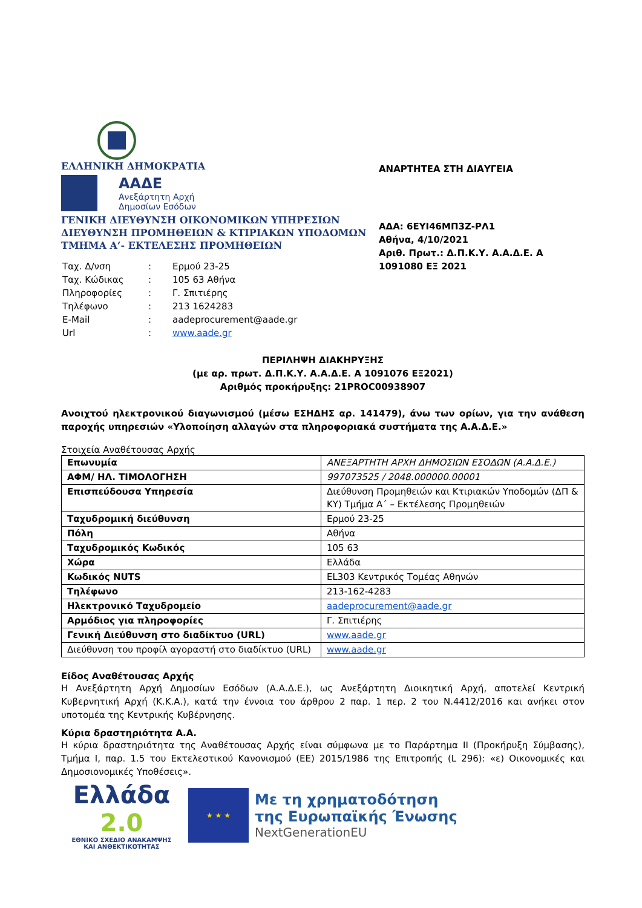ΕΛΛΗΝΙΚΗ ΔΗΜΟΚΡΑΤΙΑ
ΑΑΔΕ
Ανεξάρτητη Αρχή
Δημοσίων Εσόδων
ΓΕΝΙΚΗ ΔΙΕΥΘΥΝΣΗ ΟΙΚΟΝΟΜΙΚΩΝ ΥΠΗΡΕΣΙΩΝ
ΔΙΕΥΘΥΝΣΗ ΠΡΟΜΗΘΕΙΩΝ & ΚΤΙΡΙΑΚΩΝ ΥΠΟΔΟΜΩΝ
ΤΜΗΜΑ Α’- ΕΚΤΕΛΕΣΗΣ ΠΡΟΜΗΘΕΙΩΝ
| Ταχ. Δ/νση | : | Ερμού 23-25 |
| Ταχ. Κώδικας | : | 105 63 Αθήνα |
| Πληροφορίες | : | Γ. Σπιτιέρης |
| Τηλέφωνο | : | 213 1624283 |
| E-Mail | : | aadeprocurement@aade.gr |
| Url | : | www.aade.gr |
ΑΝΑΡΤΗΤΕΑ ΣΤΗ ΔΙΑΥΓΕΙΑ
ΑΔΑ: 6ΕΥΙ46ΜΠ3Ζ-ΡΛ1
Αθήνα, 4/10/2021
Αριθ. Πρωτ.: Δ.Π.Κ.Υ. Α.Α.Δ.Ε. Α 1091080 ΕΞ 2021
ΠΕΡΙΛΗΨΗ ΔΙΑΚΗΡΥΞΗΣ
(με αρ. πρωτ. Δ.Π.Κ.Υ. Α.Α.Δ.Ε. Α 1091076 ΕΞ2021)
Αριθμός προκήρυξης: 21PROC00938907
Ανοιχτού ηλεκτρονικού διαγωνισμού (μέσω ΕΣΗΔΗΣ αρ. 141479), άνω των ορίων, για την ανάθεση παροχής υπηρεσιών «Υλοποίηση αλλαγών στα πληροφοριακά συστήματα της Α.Α.Δ.Ε.»
Στοιχεία Αναθέτουσας Αρχής
| Επωνυμία | ΑΝΕΞΑΡΤΗΤΗ ΑΡΧΗ ΔΗΜΟΣΙΩΝ ΕΣΟΔΩΝ (Α.Α.Δ.Ε.) |
| ΑΦΜ/ ΗΛ. ΤΙΜΟΛΟΓΗΣΗ | 997073525 / 2048.000000.00001 |
| Επισπεύδουσα Υπηρεσία | Διεύθυνση Προμηθειών και Κτιριακών Υποδομών (ΔΠ & ΚΥ) Τμήμα Α΄ – Εκτέλεσης Προμηθειών |
| Ταχυδρομική διεύθυνση | Ερμού 23-25 |
| Πόλη | Αθήνα |
| Ταχυδρομικός Κωδικός | 105 63 |
| Χώρα | Ελλάδα |
| Κωδικός NUTS | EL303 Κεντρικός Τομέας Αθηνών |
| Τηλέφωνο | 213-162-4283 |
| Ηλεκτρονικό Ταχυδρομείο | aadeprocurement@aade.gr |
| Αρμόδιος για πληροφορίες | Γ. Σπιτιέρης |
| Γενική Διεύθυνση στο διαδίκτυο (URL) | www.aade.gr |
| Διεύθυνση του προφίλ αγοραστή στο διαδίκτυο (URL) | www.aade.gr |
Είδος Αναθέτουσας Αρχής
Η Ανεξάρτητη Αρχή Δημοσίων Εσόδων (Α.Α.Δ.Ε.), ως Ανεξάρτητη Διοικητική Αρχή, αποτελεί Κεντρική Κυβερνητική Αρχή (Κ.Κ.Α.), κατά την έννοια του άρθρου 2 παρ. 1 περ. 2 του Ν.4412/2016 και ανήκει στον υποτομέα της Κεντρικής Κυβέρνησης.
Κύρια δραστηριότητα Α.Α.
Η κύρια δραστηριότητα της Αναθέτουσας Αρχής είναι σύμφωνα με το Παράρτημα ΙΙ (Προκήρυξη Σύμβασης), Τμήμα Ι, παρ. 1.5 του Εκτελεστικού Κανονισμού (ΕΕ) 2015/1986 της Επιτροπής (L 296): «ε) Οικονομικές και Δημοσιονομικές Υποθέσεις».
Ελλάδα 2.0
ΕΘΝΙΚΟ ΣΧΕΔΙΟ ΑΝΑΚΑΜΨΗΣ
ΚΑΙ ΑΝΘΕΚΤΙΚΟΤΗΤΑΣ
★ ★ ★
Με τη χρηματοδότηση
της Ευρωπαϊκής Ένωσης
NextGenerationEU